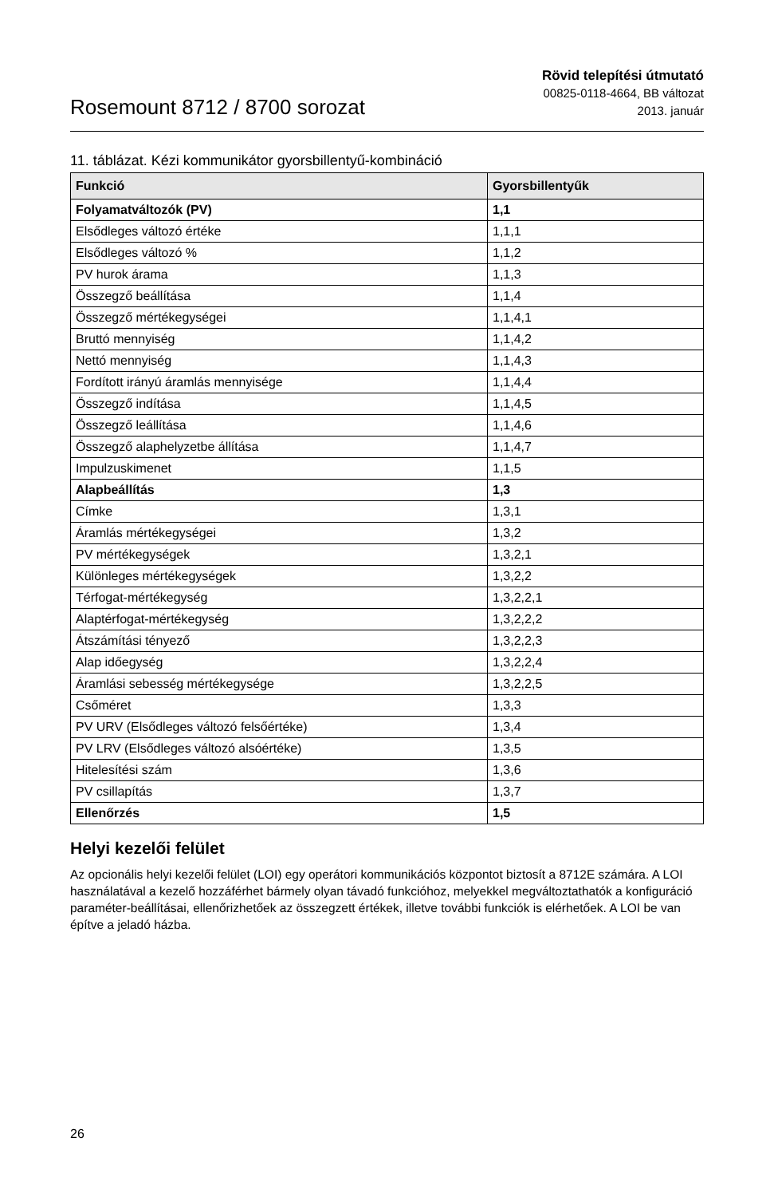Rosemount 8712 / 8700 sorozat
Rövid telepítési útmutató
00825-0118-4664, BB változat
2013. január
11. táblázat. Kézi kommunikátor gyorsbillentyű-kombináció
| Funkció | Gyorsbillentyűk |
| --- | --- |
| Folyamatváltozók (PV) | 1,1 |
| Elsődleges változó értéke | 1,1,1 |
| Elsődleges változó % | 1,1,2 |
| PV hurok árama | 1,1,3 |
| Összegző beállítása | 1,1,4 |
| Összegző mértékegységei | 1,1,4,1 |
| Bruttó mennyiség | 1,1,4,2 |
| Nettó mennyiség | 1,1,4,3 |
| Fordított irányú áramlás mennyisége | 1,1,4,4 |
| Összegző indítása | 1,1,4,5 |
| Összegző leállítása | 1,1,4,6 |
| Összegző alaphelyzetbe állítása | 1,1,4,7 |
| Impulzuskimenet | 1,1,5 |
| Alapbeállítás | 1,3 |
| Címke | 1,3,1 |
| Áramlás mértékegységei | 1,3,2 |
| PV mértékegységek | 1,3,2,1 |
| Különleges mértékegységek | 1,3,2,2 |
| Térfogat-mértékegység | 1,3,2,2,1 |
| Alaptérfogat-mértékegység | 1,3,2,2,2 |
| Átszámítási tényező | 1,3,2,2,3 |
| Alap időegység | 1,3,2,2,4 |
| Áramlási sebesség mértékegysége | 1,3,2,2,5 |
| Csőméret | 1,3,3 |
| PV URV (Elsődleges változó felsőértéke) | 1,3,4 |
| PV LRV (Elsődleges változó alsóértéke) | 1,3,5 |
| Hitelesítési szám | 1,3,6 |
| PV csillapítás | 1,3,7 |
| Ellenőrzés | 1,5 |
Helyi kezelői felület
Az opcionális helyi kezelői felület (LOI) egy operátori kommunikációs központot biztosít a 8712E számára. A LOI használatával a kezelő hozzáférhet bármely olyan távadó funkcióhoz, melyekkel megváltoztathatók a konfiguráció paraméter-beállításai, ellenőrizhetőek az összegzett értékek, illetve további funkciók is elérhetőek. A LOI be van építve a jeladó házba.
26